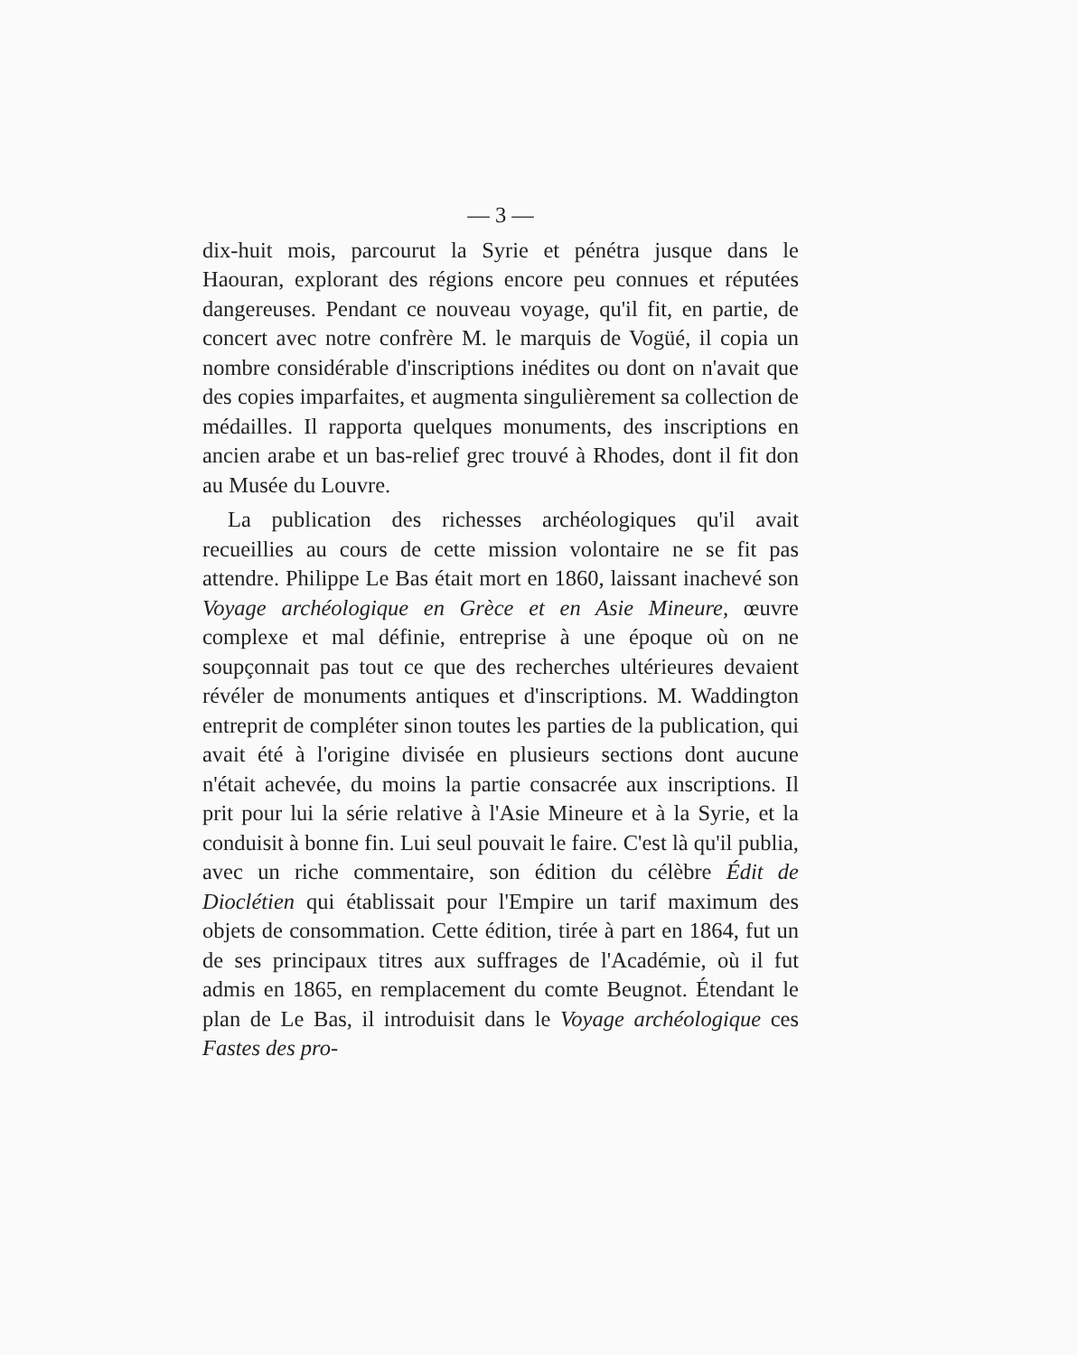— 3 —
dix-huit mois, parcourut la Syrie et pénétra jusque dans le Haouran, explorant des régions encore peu connues et réputées dangereuses. Pendant ce nouveau voyage, qu'il fit, en partie, de concert avec notre confrère M. le marquis de Vogüé, il copia un nombre considérable d'inscriptions inédites ou dont on n'avait que des copies imparfaites, et augmenta singulièrement sa collection de médailles. Il rapporta quelques monuments, des inscriptions en ancien arabe et un bas-relief grec trouvé à Rhodes, dont il fit don au Musée du Louvre.
La publication des richesses archéologiques qu'il avait recueillies au cours de cette mission volontaire ne se fit pas attendre. Philippe Le Bas était mort en 1860, laissant inachevé son Voyage archéologique en Grèce et en Asie Mineure, œuvre complexe et mal définie, entreprise à une époque où on ne soupçonnait pas tout ce que des recherches ultérieures devaient révéler de monuments antiques et d'inscriptions. M. Waddington entreprit de compléter sinon toutes les parties de la publication, qui avait été à l'origine divisée en plusieurs sections dont aucune n'était achevée, du moins la partie consacrée aux inscriptions. Il prit pour lui la série relative à l'Asie Mineure et à la Syrie, et la conduisit à bonne fin. Lui seul pouvait le faire. C'est là qu'il publia, avec un riche commentaire, son édition du célèbre Édit de Dioclétien qui établissait pour l'Empire un tarif maximum des objets de consommation. Cette édition, tirée à part en 1864, fut un de ses principaux titres aux suffrages de l'Académie, où il fut admis en 1865, en remplacement du comte Beugnot. Étendant le plan de Le Bas, il introduisit dans le Voyage archéologique ces Fastes des pro-